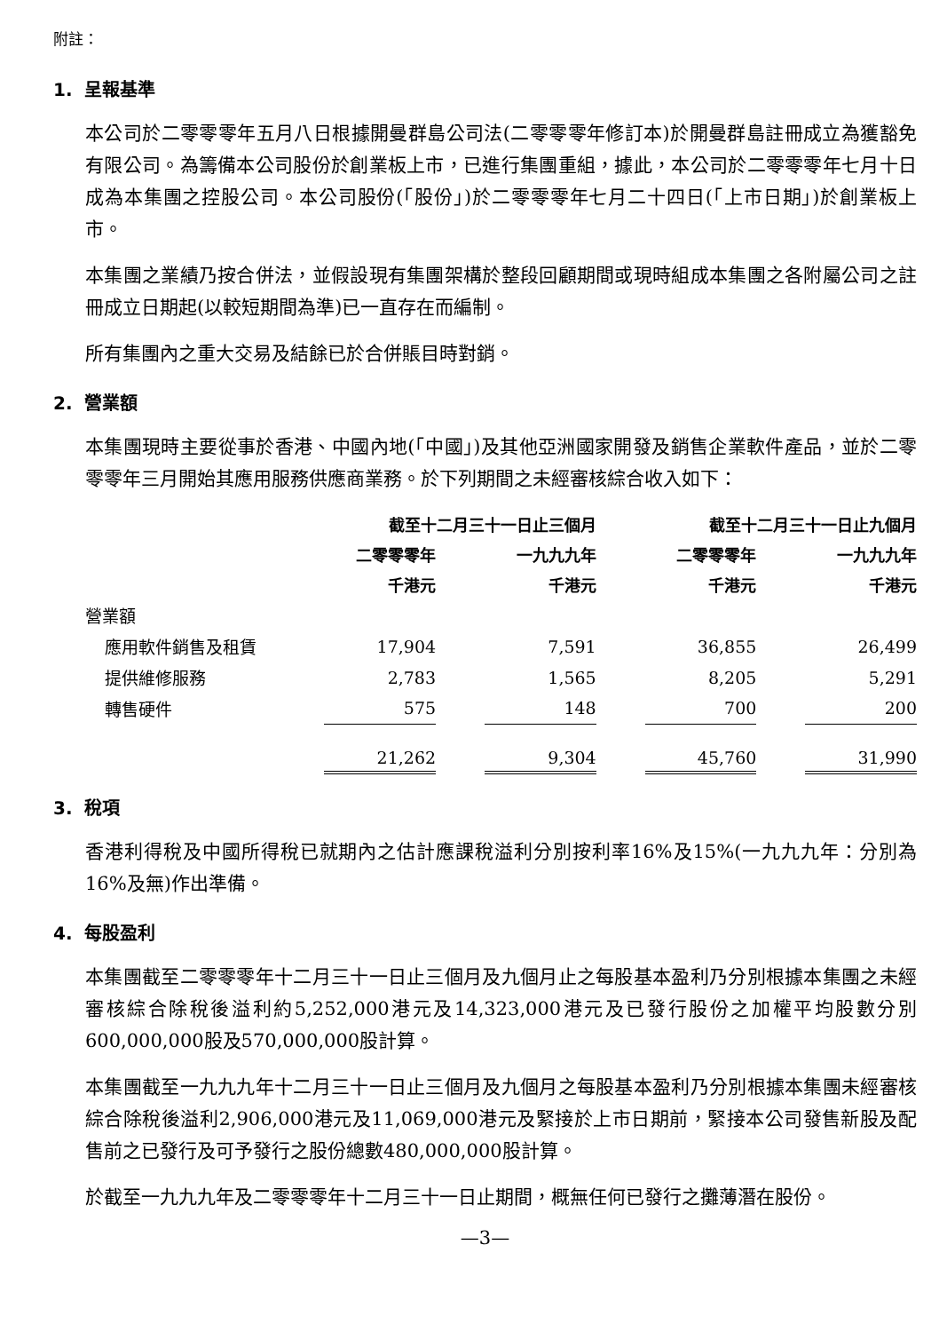附註：
1. 呈報基準
本公司於二零零零年五月八日根據開曼群島公司法(二零零零年修訂本)於開曼群島註冊成立為獲豁免有限公司。為籌備本公司股份於創業板上市，已進行集團重組，據此，本公司於二零零零年七月十日成為本集團之控股公司。本公司股份(「股份」)於二零零零年七月二十四日(「上市日期」)於創業板上市。
本集團之業績乃按合併法，並假設現有集團架構於整段回顧期間或現時組成本集團之各附屬公司之註冊成立日期起(以較短期間為準)已一直存在而編制。
所有集團內之重大交易及結餘已於合併賬目時對銷。
2. 營業額
本集團現時主要從事於香港、中國內地(「中國」)及其他亞洲國家開發及銷售企業軟件產品，並於二零零零年三月開始其應用服務供應商業務。於下列期間之未經審核綜合收入如下：
| | 截至十二月三十一日止三個月 | | | | 截至十二月三十一日止九個月 | | |
| --- | --- | --- | --- | --- | --- | --- | --- |
| | 二零零零年 | | 一九九九年 | | 二零零零年 | | 一九九九年 |
| | 千港元 | | 千港元 | | 千港元 | | 千港元 |
| 營業額 | | | | | | | |
| 應用軟件銷售及租賃 | 17,904 | | 7,591 | | 36,855 | | 26,499 |
| 提供維修服務 | 2,783 | | 1,565 | | 8,205 | | 5,291 |
| 轉售硬件 | 575 | | 148 | | 700 | | 200 |
| | 21,262 | | 9,304 | | 45,760 | | 31,990 |
3. 稅項
香港利得稅及中國所得稅已就期內之估計應課稅溢利分別按利率16%及15%(一九九九年：分別為16%及無)作出準備。
4. 每股盈利
本集團截至二零零零年十二月三十一日止三個月及九個月止之每股基本盈利乃分別根據本集團之未經審核綜合除稅後溢利約5,252,000港元及14,323,000港元及已發行股份之加權平均股數分別600,000,000股及570,000,000股計算。
本集團截至一九九九年十二月三十一日止三個月及九個月之每股基本盈利乃分別根據本集團未經審核綜合除稅後溢利2,906,000港元及11,069,000港元及緊接於上市日期前，緊接本公司發售新股及配售前之已發行及可予發行之股份總數480,000,000股計算。
於截至一九九九年及二零零零年十二月三十一日止期間，概無任何已發行之攤薄潛在股份。
—3—